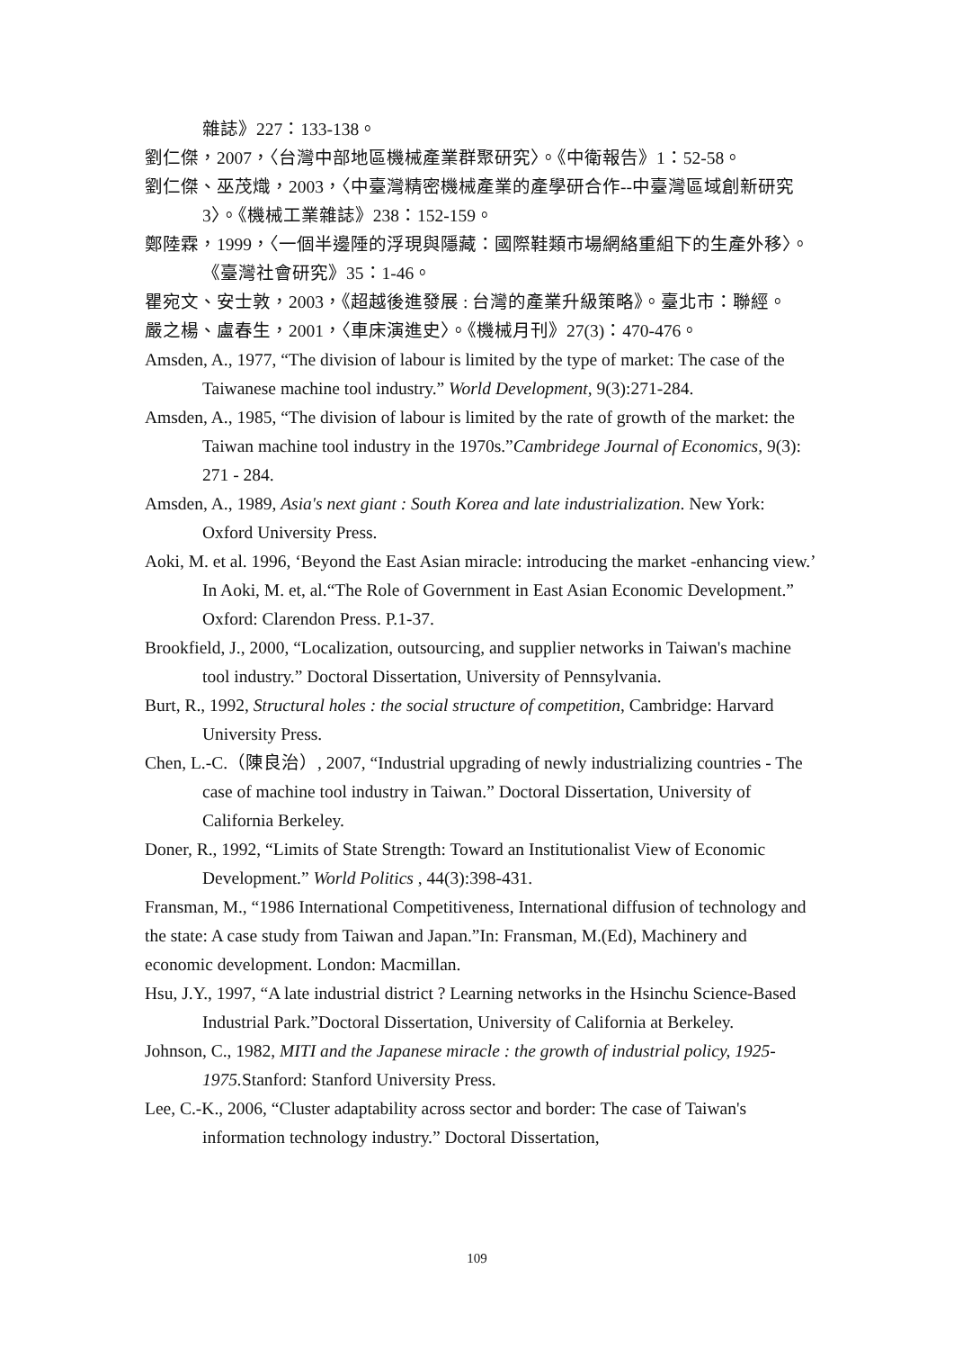雜誌》227：133-138。
劉仁傑，2007，〈台灣中部地區機械產業群聚研究〉。《中衛報告》1：52-58。
劉仁傑、巫茂熾，2003，〈中臺灣精密機械產業的產學研合作--中臺灣區域創新研究3〉。《機械工業雜誌》238：152-159。
鄭陸霖，1999，〈一個半邊陲的浮現與隱藏：國際鞋類市場網絡重組下的生產外移〉。《臺灣社會研究》35：1-46。
瞿宛文、安士敦，2003，《超越後進發展 : 台灣的產業升級策略》。臺北市：聯經。
嚴之楊、盧春生，2001，〈車床演進史〉。《機械月刊》27(3)：470-476。
Amsden, A., 1977, “The division of labour is limited by the type of market: The case of the Taiwanese machine tool industry.” World Development, 9(3):271-284.
Amsden, A., 1985, “The division of labour is limited by the rate of growth of the market: the Taiwan machine tool industry in the 1970s.”Cambridege Journal of Economics, 9(3): 271 - 284.
Amsden, A., 1989, Asia's next giant : South Korea and late industrialization. New York: Oxford University Press.
Aoki, M. et al. 1996, ‘Beyond the East Asian miracle: introducing the market -enhancing view.’ In Aoki, M. et, al.“The Role of Government in East Asian Economic Development.” Oxford: Clarendon Press. P.1-37.
Brookfield, J., 2000, “Localization, outsourcing, and supplier networks in Taiwan's machine tool industry.” Doctoral Dissertation, University of Pennsylvania.
Burt, R., 1992, Structural holes : the social structure of competition, Cambridge: Harvard University Press.
Chen, L.-C.（陳良治）, 2007, “Industrial upgrading of newly industrializing countries - The case of machine tool industry in Taiwan.” Doctoral Dissertation, University of California Berkeley.
Doner, R., 1992, “Limits of State Strength: Toward an Institutionalist View of Economic Development.” World Politics , 44(3):398-431.
Fransman, M., “1986 International Competitiveness, International diffusion of technology and the state: A case study from Taiwan and Japan.”In: Fransman, M.(Ed), Machinery and economic development. London: Macmillan.
Hsu, J.Y., 1997, “A late industrial district ? Learning networks in the Hsinchu Science-Based Industrial Park.”Doctoral Dissertation, University of California at Berkeley.
Johnson, C., 1982, MITI and the Japanese miracle : the growth of industrial policy, 1925-1975. Stanford: Stanford University Press.
Lee, C.-K., 2006, “Cluster adaptability across sector and border: The case of Taiwan's information technology industry.” Doctoral Dissertation,
109